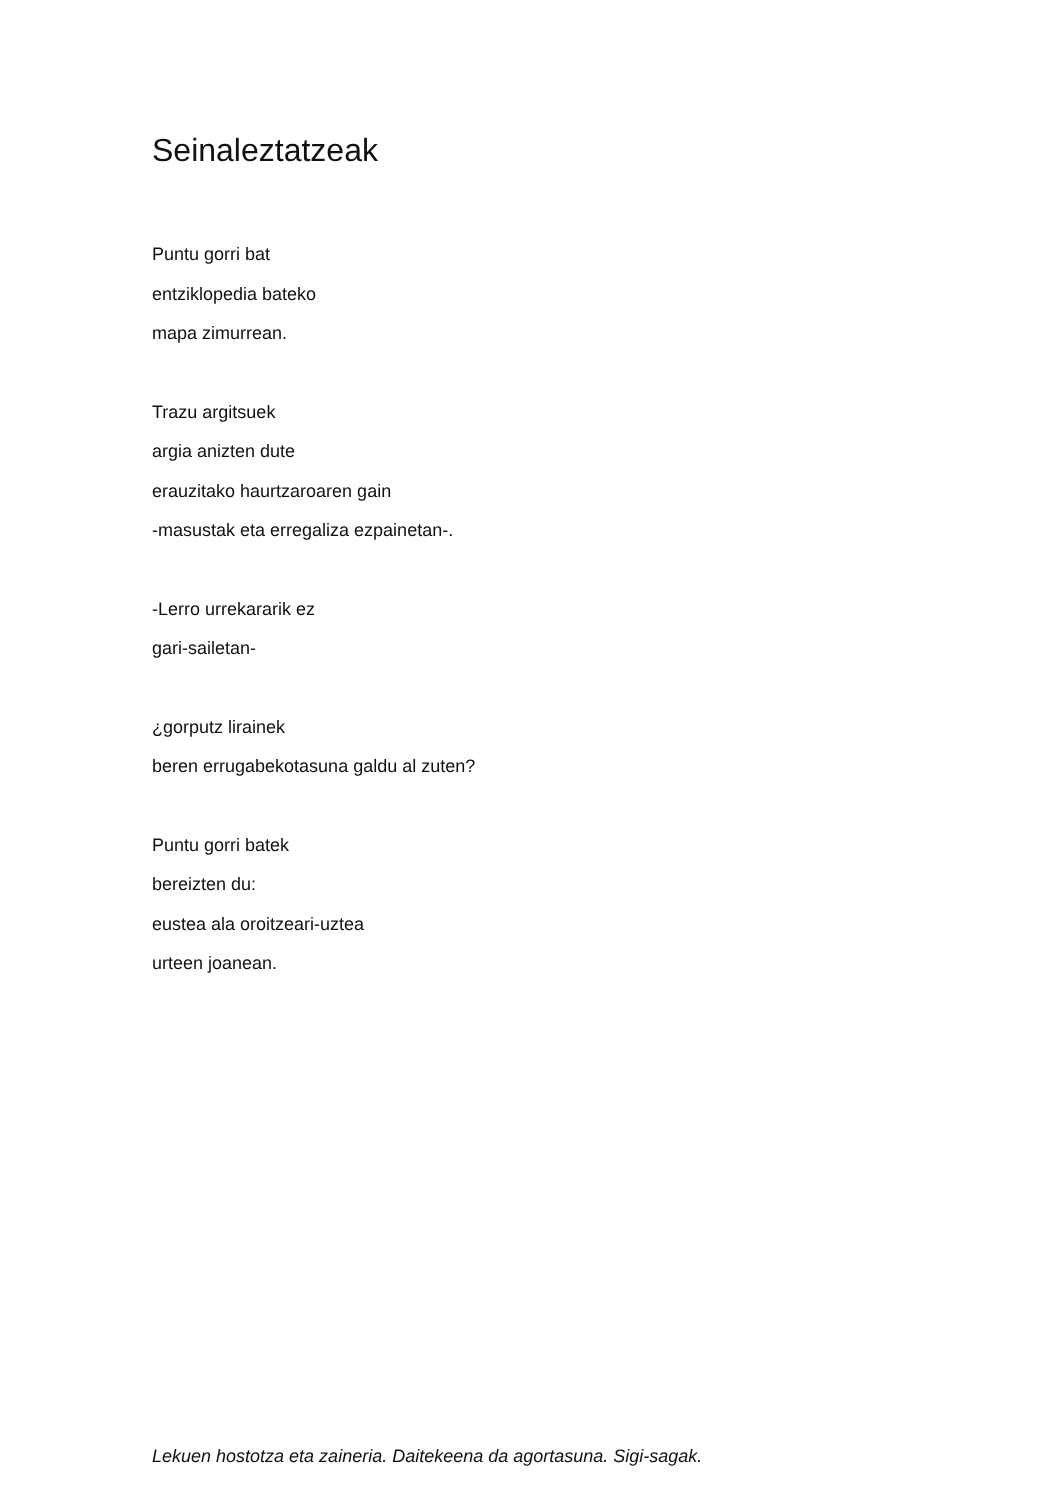Seinaleztatzeak
Puntu gorri bat
entziklopedia bateko
mapa zimurrean.
Trazu argitsuek
argia anizten dute
erauzitako haurtzaroaren gain
-masustak eta erregaliza ezpainetan-.
-Lerro urrekararik ez
gari-sailetan-
¿gorputz lirainek
beren errugabekotasuna galdu al zuten?
Puntu gorri batek
bereizten du:
eustea ala oroitzeari-uztea
urteen joanean.
Lekuen hostotza eta zaineria. Daitekeena da agortasuna. Sigi-sagak.